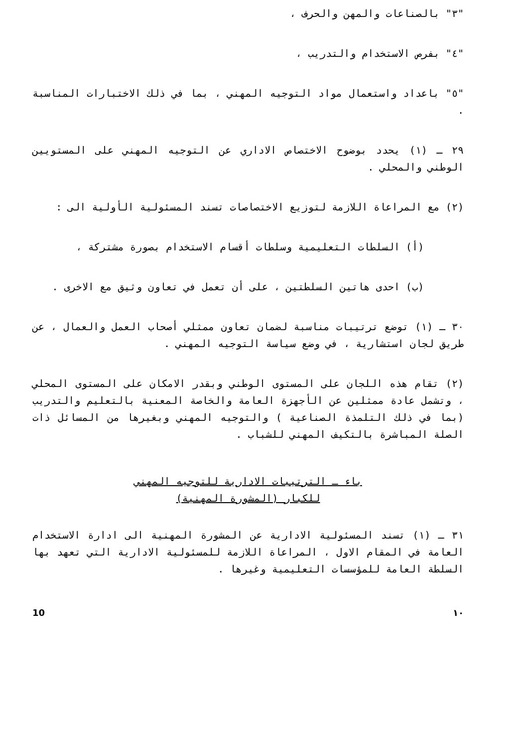"٣" بالصناعات والمهن والحرف ،
"٤" بفرص الاستخدام والتدريب ،
"٥" باعداد واستعمال مواد التوجيه المهني ، بما في ذلك الاختبارات المناسبة .
٢٩ ـ (١) يحدد بوضوح الاختصاص الاداري عن التوجيه المهني على المستويين الوطني والمحلي .
(٢) مع المراعاة اللازمة لتوزيع الاختصاصات تسند المسئولية الأولية الى :
(أ) السلطات التعليمية وسلطات أقسام الاستخدام بصورة مشتركة ،
(ب) احدى هاتين السلطتين ، على أن تعمل في تعاون وثيق مع الاخرى .
٣٠ ـ (١) توضع ترتيبات مناسبة لضمان تعاون ممثلي أصحاب العمل والعمال ، عن طريق لجان استشارية ، في وضع سياسة التوجيه المهني .
(٢) تقام هذه اللجان على المستوى الوطني وبقدر الامكان على المستوى المحلي ، وتشمل عادة ممثلين عن الأجهزة العامة والخاصة المعنية بالتعليم والتدريب (بما في ذلك التلمذة الصناعية ) والتوجيه المهني وبغيرها من المسائل ذات الصلة المباشرة بالتكيف المهني للشباب .
باء ـ الترتيبات الادارية للتوجيه المهني
للكبار (المشورة المهنية)
٣١ ـ (١) تسند المسئولية الادارية عن المشورة المهنية الى ادارة الاستخدام العامة في المقام الاول ، المراعاة اللازمة للمسئولية الادارية التي تعهد بها السلطة العامة للمؤسسات التعليمية وغيرها .
10 ١٠